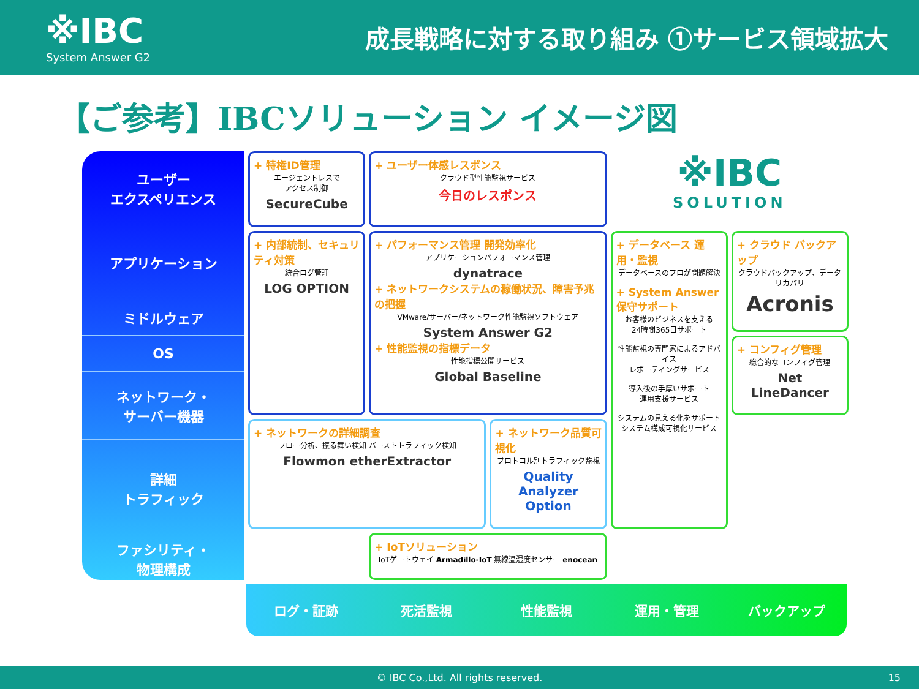※IBC
System Answer G2
成長戦略に対する取り組み ①サービス領域拡大
【ご参考】IBCソリューション イメージ図
ユーザー
エクスペリエンス
アプリケーション
ミドルウェア
OS
ネットワーク・
サーバー機器
詳細
トラフィック
ファシリティ・
物理構成
+ 特権ID管理
エージェントレスで
アクセス制御
SecureCube
+ ユーザー体感レスポンス
クラウド型性能監視サービス
今日のレスポンス
※IBC
SOLUTION
+ 内部統制、セキュリティ対策
統合ログ管理
LOG OPTION
+ パフォーマンス管理 開発効率化
アプリケーションパフォーマンス管理
dynatrace
+ ネットワークシステムの稼働状況、障害予兆の把握
VMware/サーバー/ネットワーク性能監視ソフトウェア
System Answer G2
+ 性能監視の指標データ
性能指標公開サービス
Global Baseline
+ データベース 運用・監視
データベースのプロが問題解決
+ System Answer 保守サポート
お客様のビジネスを支える
24時間365日サポート
性能監視の専門家によるアドバイス
レポーティングサービス
導入後の手厚いサポート
運用支援サービス
システムの見える化をサポート
システム構成可視化サービス
+ クラウド バックアップ
クラウドバックアップ、データリカバリ
Acronis
+ コンフィグ管理
総合的なコンフィグ管理
Net LineDancer
+ ネットワークの詳細調査
フロー分析、振る舞い検知 バーストトラフィック検知
Flowmon etherExtractor
+ ネットワーク品質可視化
プロトコル別トラフィック監視
Quality Analyzer Option
+ IoTソリューション
IoTゲートウェイ Armadillo-IoT 無線温湿度センサー enocean
ログ・証跡 死活監視 性能監視 運用・管理 バックアップ
© IBC Co.,Ltd. All rights reserved. 15